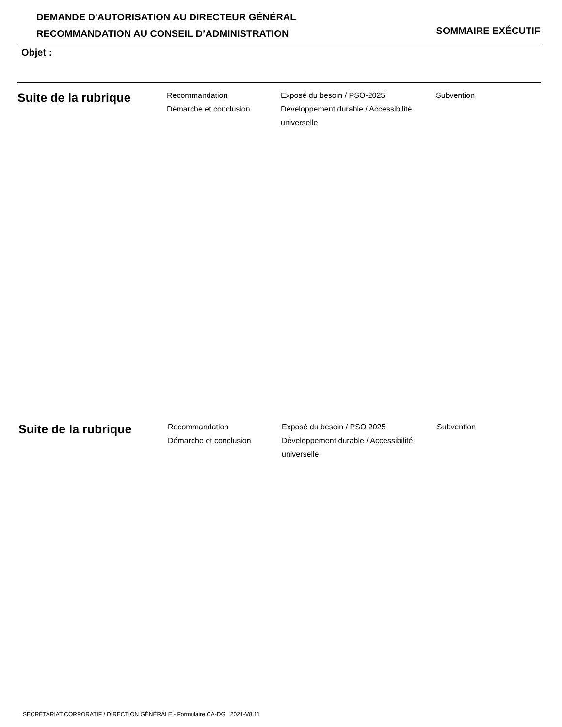DEMANDE D'AUTORISATION AU DIRECTEUR GÉNÉRAL
RECOMMANDATION AU CONSEIL D’ADMINISTRATION
SOMMAIRE EXÉCUTIF
Objet :
Suite de la rubrique
Recommandation
Démarche et conclusion
Exposé du besoin / PSO-2025
Développement durable / Accessibilité universelle
Subvention
Suite de la rubrique
Recommandation
Démarche et conclusion
Exposé du besoin / PSO 2025
Développement durable / Accessibilité universelle
Subvention
SECRÉTARIAT CORPORATIF / DIRECTION GÉNÉRALE - Formulaire CA-DG 2021-V8.11